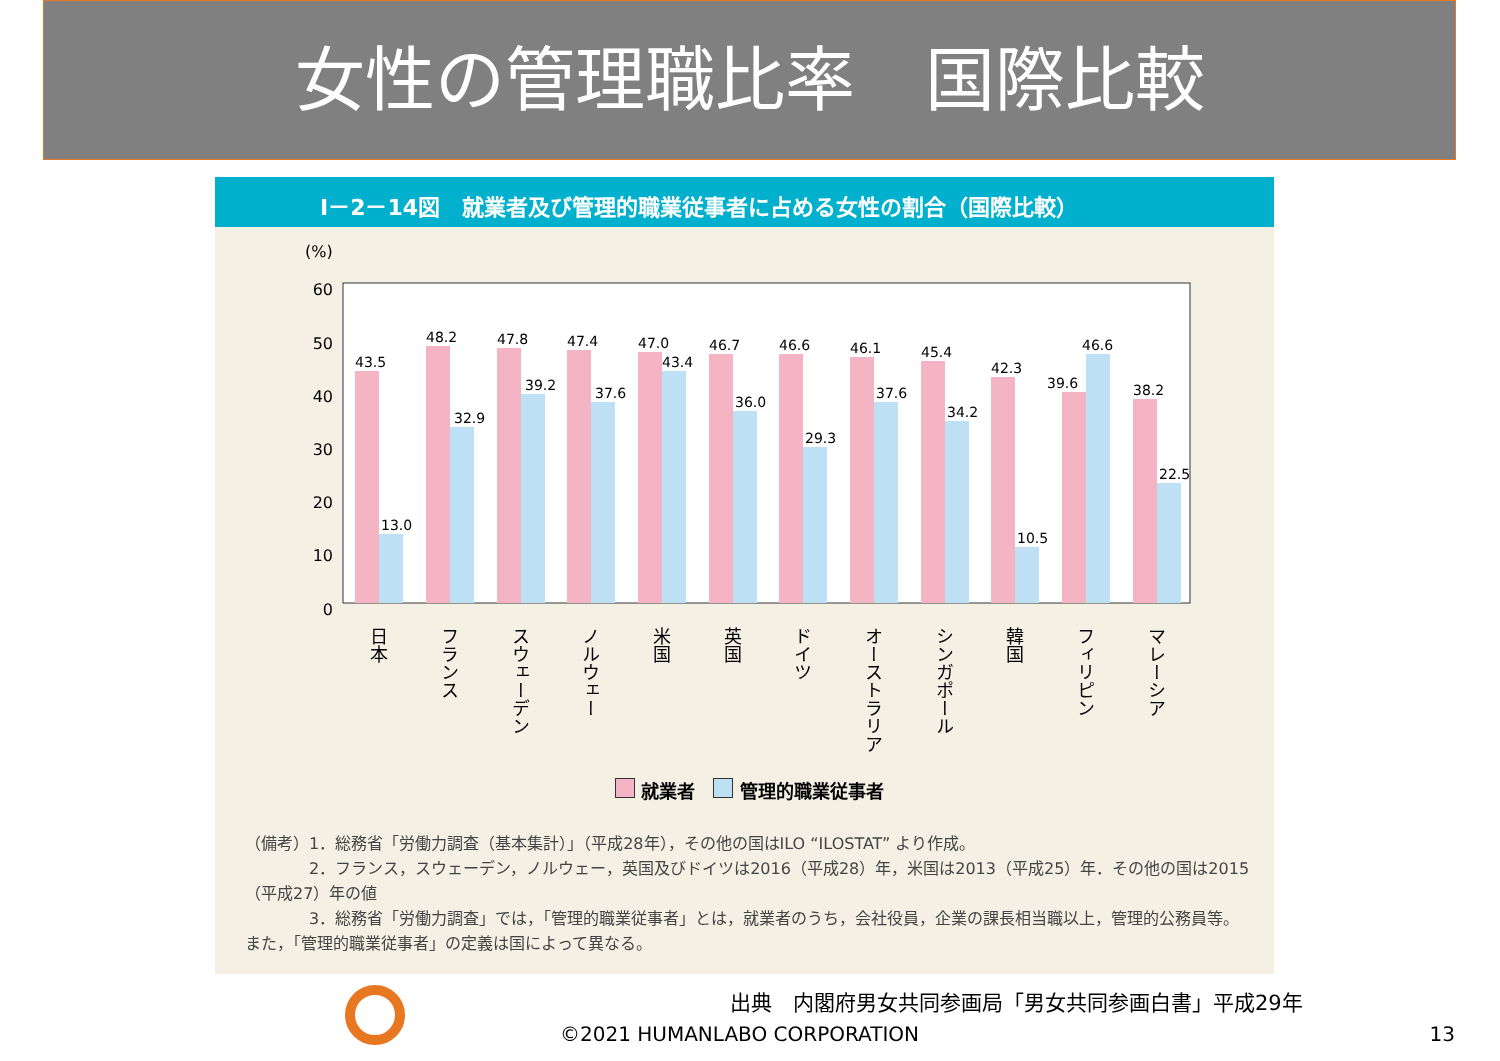女性の管理職比率　国際比較
Ⅰ－2－14図　就業者及び管理的職業従事者に占める女性の割合（国際比較）
(%)
60
50
40
30
20
10
0
43.5
13.0
48.2
32.9
47.8
39.2
47.4
37.6
47.0
43.4
46.7
36.0
46.6
29.3
46.1
37.6
45.4
34.2
42.3
10.5
39.6
46.6
38.2
22.5
日本
フランス
スウェーデン
ノルウェー
米国
英国
ドイツ
オーストラリア
シンガポール
韓国
フィリピン
マレーシア
就業者　 管理的職業従事者
（備考）1．総務省「労働力調査（基本集計）」（平成28年），その他の国はILO “ILOSTAT” より作成。
　　　　2．フランス，スウェーデン，ノルウェー，英国及びドイツは2016（平成28）年，米国は2013（平成25）年．その他の国は2015（平成27）年の値
　　　　3．総務省「労働力調査」では，「管理的職業従事者」とは，就業者のうち，会社役員，企業の課長相当職以上，管理的公務員等。また，「管理的職業従事者」の定義は国によって異なる。
出典　内閣府男女共同参画局「男女共同参画白書」平成29年
©2021 HUMANLABO CORPORATION 13